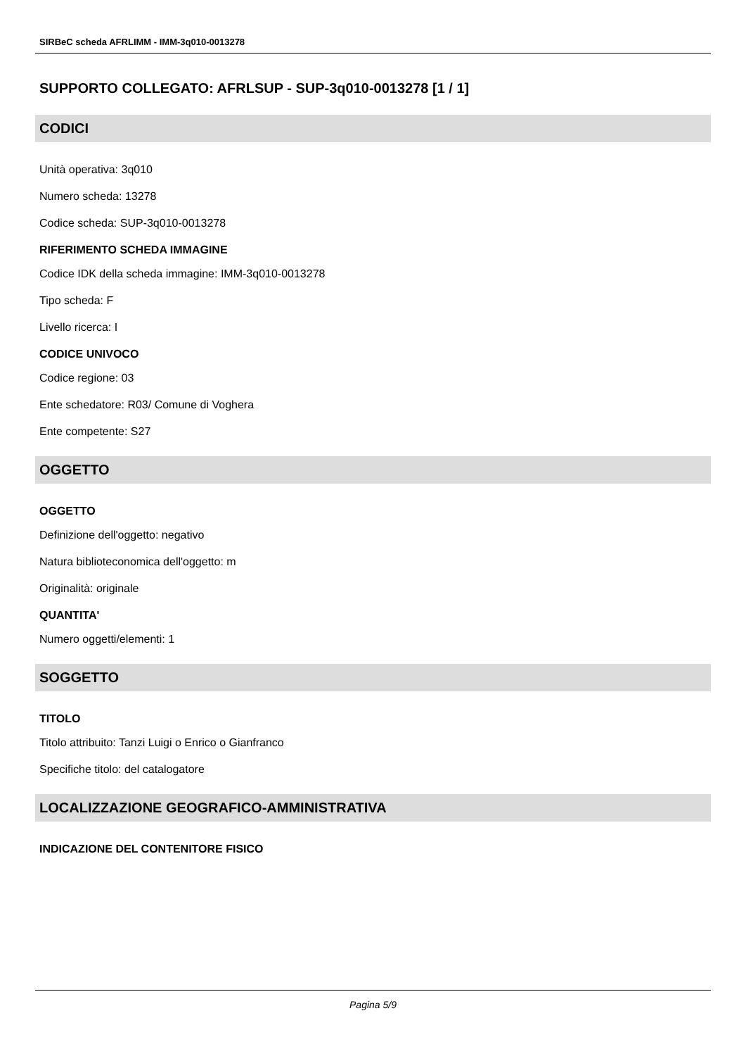SIRBeC scheda AFRLIMM - IMM-3q010-0013278
SUPPORTO COLLEGATO: AFRLSUP - SUP-3q010-0013278 [1 / 1]
CODICI
Unità operativa: 3q010
Numero scheda: 13278
Codice scheda: SUP-3q010-0013278
RIFERIMENTO SCHEDA IMMAGINE
Codice IDK della scheda immagine: IMM-3q010-0013278
Tipo scheda: F
Livello ricerca: I
CODICE UNIVOCO
Codice regione: 03
Ente schedatore: R03/ Comune di Voghera
Ente competente: S27
OGGETTO
OGGETTO
Definizione dell'oggetto: negativo
Natura biblioteconomica dell'oggetto: m
Originalità: originale
QUANTITA'
Numero oggetti/elementi: 1
SOGGETTO
TITOLO
Titolo attribuito: Tanzi Luigi o Enrico o Gianfranco
Specifiche titolo: del catalogatore
LOCALIZZAZIONE GEOGRAFICO-AMMINISTRATIVA
INDICAZIONE DEL CONTENITORE FISICO
Pagina 5/9